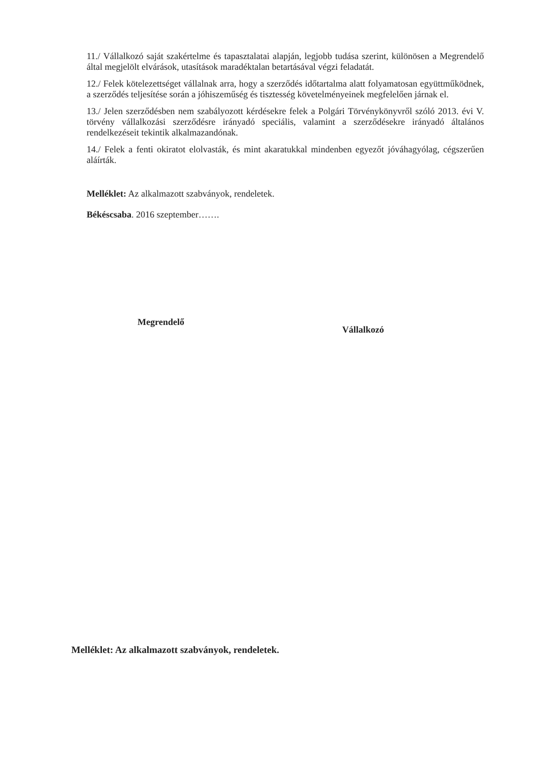11./ Vállalkozó saját szakértelme és tapasztalatai alapján, legjobb tudása szerint, különösen a Megrendelő által megjelölt elvárások, utasítások maradéktalan betartásával végzi feladatát.
12./ Felek kötelezettséget vállalnak arra, hogy a szerződés időtartalma alatt folyamatosan együttműködnek, a szerződés teljesítése során a jóhiszeműség és tisztesség követelményeinek megfelelően járnak el.
13./ Jelen szerződésben nem szabályozott kérdésekre felek a Polgári Törvénykönyvről szóló 2013. évi V. törvény vállalkozási szerződésre irányadó speciális, valamint a szerződésekre irányadó általános rendelkezéseit tekintik alkalmazandónak.
14./ Felek a fenti okiratot elolvasták, és mint akaratukkal mindenben egyezőt jóváhagyólag, cégszerűen aláírták.
Melléklet: Az alkalmazott szabványok, rendeletek.
Békéscsaba. 2016 szeptember…….
Megrendelő
Vállalkozó
Melléklet: Az alkalmazott szabványok, rendeletek.